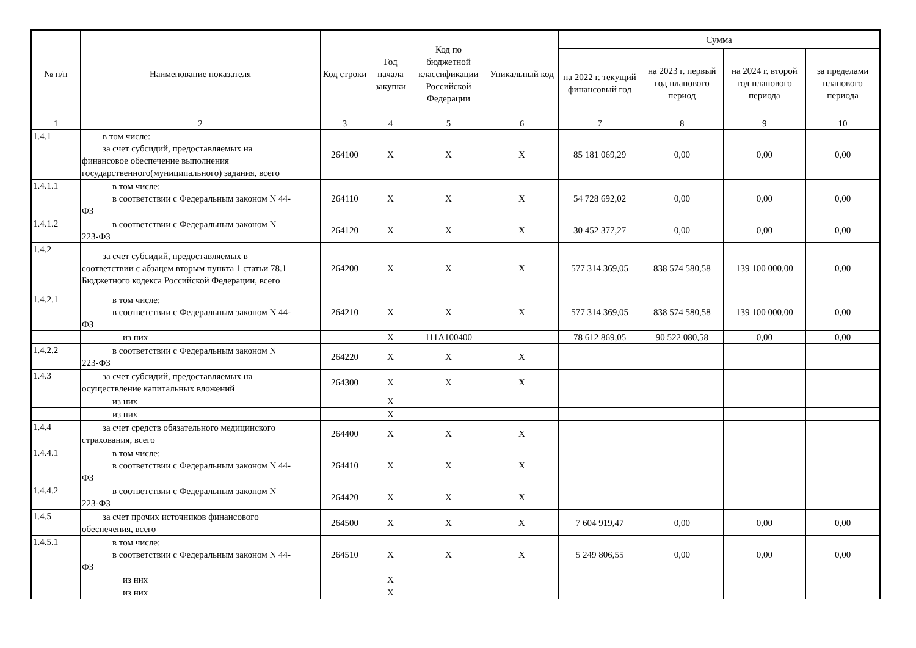| № п/п | Наименование показателя | Код строки | Год начала закупки | Код по бюджетной классификации Российской Федерации | Уникальный код | Сумма | | | |
| --- | --- | --- | --- | --- | --- | --- | --- | --- | --- |
| | | | | | | на 2022 г. текущий финансовый год | на 2023 г. первый год планового период | на 2024 г. второй год планового периода | за пределами планового периода |
| 1 | 2 | 3 | 4 | 5 | 6 | 7 | 8 | 9 | 10 |
| 1.4.1 | в том числе: за счет субсидий, предоставляемых на финансовое обеспечение выполнения государственного(муниципального) задания, всего | 264100 | X | X | X | 85 181 069,29 | 0,00 | 0,00 | 0,00 |
| 1.4.1.1 | в том числе: в соответствии с Федеральным законом N 44- ФЗ | 264110 | X | X | X | 54 728 692,02 | 0,00 | 0,00 | 0,00 |
| 1.4.1.2 | в соответствии с Федеральным законом N 223-ФЗ | 264120 | X | X | X | 30 452 377,27 | 0,00 | 0,00 | 0,00 |
| 1.4.2 | за счет субсидий, предоставляемых в соответствии с абзацем вторым пункта 1 статьи 78.1 Бюджетного кодекса Российской Федерации, всего | 264200 | X | X | X | 577 314 369,05 | 838 574 580,58 | 139 100 000,00 | 0,00 |
| 1.4.2.1 | в том числе: в соответствии с Федеральным законом N 44- ФЗ | 264210 | X | X | X | 577 314 369,05 | 838 574 580,58 | 139 100 000,00 | 0,00 |
| | из них | | X | 111А100400 | | 78 612 869,05 | 90 522 080,58 | 0,00 | 0,00 |
| 1.4.2.2 | в соответствии с Федеральным законом N 223-ФЗ | 264220 | X | X | X | | | | |
| 1.4.3 | за счет субсидий, предоставляемых на осуществление капитальных вложений | 264300 | X | X | X | | | | |
| | из них | | X | | | | | | |
| | из них | | X | | | | | | |
| 1.4.4 | за счет средств обязательного медицинского страхования, всего | 264400 | X | X | X | | | | |
| 1.4.4.1 | в том числе: в соответствии с Федеральным законом N 44- ФЗ | 264410 | X | X | X | | | | |
| 1.4.4.2 | в соответствии с Федеральным законом N 223-ФЗ | 264420 | X | X | X | | | | |
| 1.4.5 | за счет прочих источников финансового обеспечения, всего | 264500 | X | X | X | 7 604 919,47 | 0,00 | 0,00 | 0,00 |
| 1.4.5.1 | в том числе: в соответствии с Федеральным законом N 44- ФЗ | 264510 | X | X | X | 5 249 806,55 | 0,00 | 0,00 | 0,00 |
| | из них | | X | | | | | | |
| | из них | | X | | | | | | |